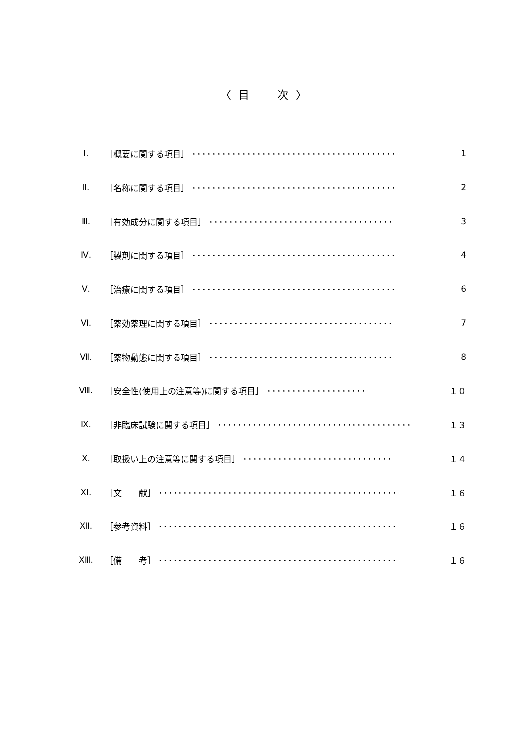〈 目　　次 〉
| Ⅰ. | ［概要に関する項目］ ･････････････････････････････････････････ | 1 |
| Ⅱ. | ［名称に関する項目］ ･････････････････････････････････････････ | 2 |
| Ⅲ. | ［有効成分に関する項目］ ･････････････････････････････････････ | 3 |
| Ⅳ. | ［製剤に関する項目］ ･････････････････････････････････････････ | 4 |
| Ⅴ. | ［治療に関する項目］ ･････････････････････････････････････････ | 6 |
| Ⅵ. | ［薬効薬理に関する項目］ ･････････････････････････････････････ | 7 |
| Ⅶ. | ［薬物動態に関する項目］ ･････････････････････････････････････ | 8 |
| Ⅷ. | ［安全性(使用上の注意等)に関する項目］ ････････････････････ | １０ |
| Ⅸ. | ［非臨床試験に関する項目］ ･･･････････････････････････････････････ | １３ |
| Ⅹ. | ［取扱い上の注意等に関する項目］ ･･････････････････････････････ | １４ |
| ⅩⅠ. | ［文 献］ ････････････････････････････････････････････････ | １６ |
| ⅩⅡ. | ［参考資料］ ････････････････････････････････････････････････ | １６ |
| ⅩⅢ. | ［備 考］ ････････････････････････････････････････････････ | １６ |